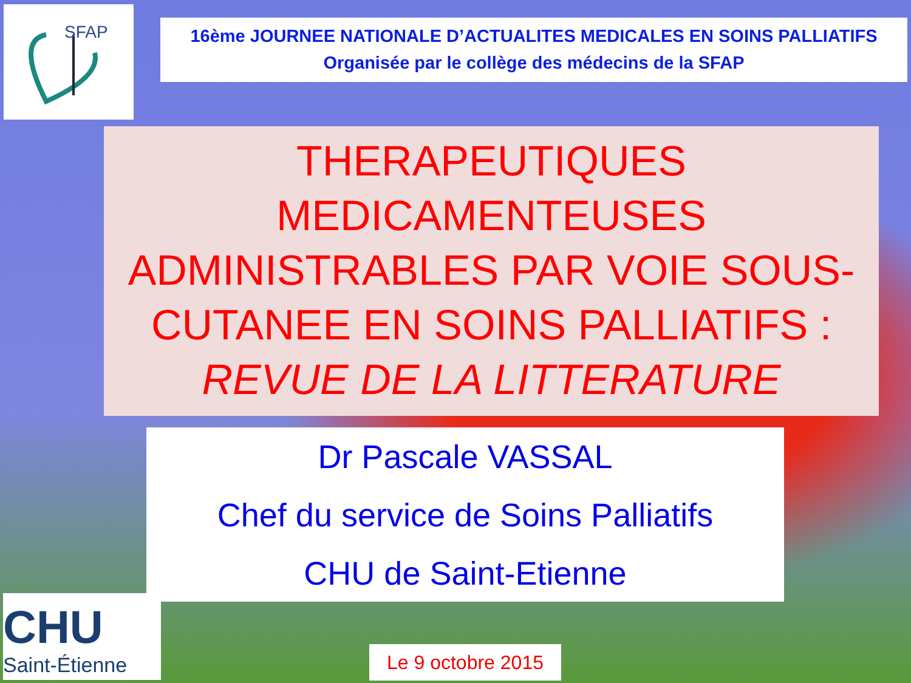SFAP
16ème JOURNEE NATIONALE D’ACTUALITES MEDICALES EN SOINS PALLIATIFS
Organisée par le collège des médecins de la SFAP
THERAPEUTIQUES MEDICAMENTEUSES ADMINISTRABLES PAR VOIE SOUS-CUTANEE EN SOINS PALLIATIFS :
REVUE DE LA LITTERATURE
Dr Pascale VASSAL
Chef du service de Soins Palliatifs
CHU de Saint-Etienne
CHU
Saint-Étienne
Le 9 octobre 2015